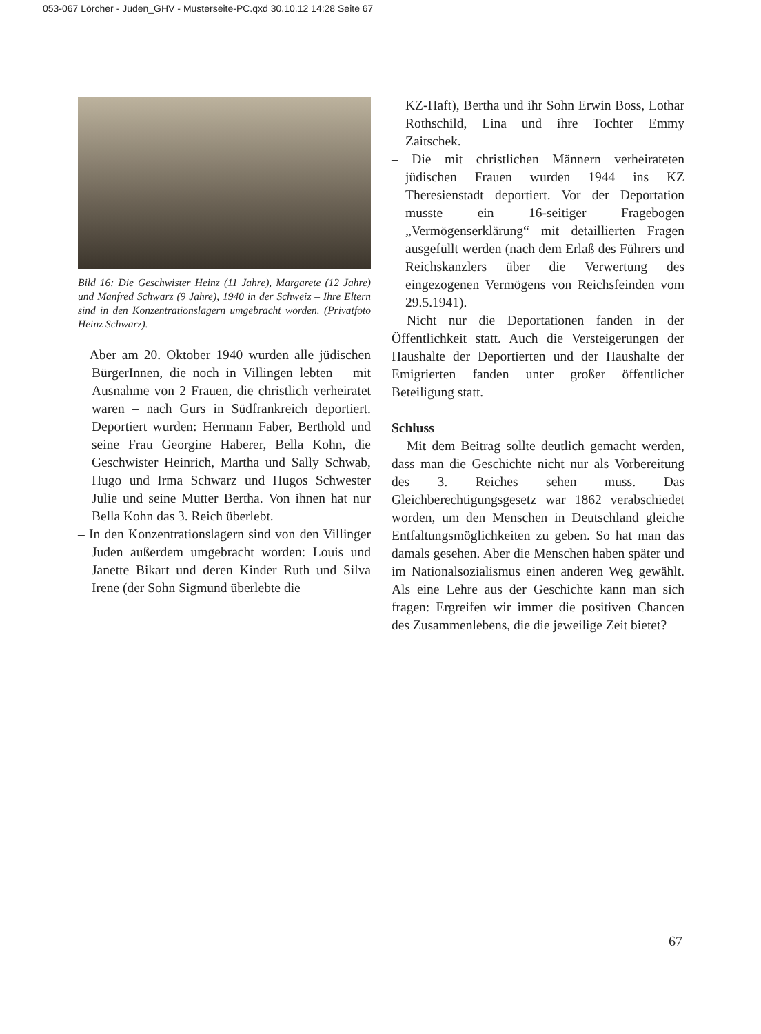053-067 Lörcher - Juden_GHV - Musterseite-PC.qxd 30.10.12 14:28 Seite 67
Bild 16: Die Geschwister Heinz (11 Jahre), Margarete (12 Jahre) und Manfred Schwarz (9 Jahre), 1940 in der Schweiz – Ihre Eltern sind in den Konzentrationslagern umgebracht worden. (Privatfoto Heinz Schwarz).
– Aber am 20. Oktober 1940 wurden alle jüdischen BürgerInnen, die noch in Villingen lebten – mit Ausnahme von 2 Frauen, die christlich verheiratet waren – nach Gurs in Südfrankreich deportiert. Deportiert wurden: Hermann Faber, Berthold und seine Frau Georgine Haberer, Bella Kohn, die Geschwister Heinrich, Martha und Sally Schwab, Hugo und Irma Schwarz und Hugos Schwester Julie und seine Mutter Bertha. Von ihnen hat nur Bella Kohn das 3. Reich überlebt.
– In den Konzentrationslagern sind von den Villinger Juden außerdem umgebracht worden: Louis und Janette Bikart und deren Kinder Ruth und Silva Irene (der Sohn Sigmund überlebte die
KZ-Haft), Bertha und ihr Sohn Erwin Boss, Lothar Rothschild, Lina und ihre Tochter Emmy Zaitschek.
– Die mit christlichen Männern verheirateten jüdischen Frauen wurden 1944 ins KZ Theresienstadt deportiert. Vor der Deportation musste ein 16-seitiger Fragebogen „Vermögenserklärung“ mit detaillierten Fragen ausgefüllt werden (nach dem Erlaß des Führers und Reichskanzlers über die Verwertung des eingezogenen Vermögens von Reichsfeinden vom 29.5.1941).
Nicht nur die Deportationen fanden in der Öffentlichkeit statt. Auch die Versteigerungen der Haushalte der Deportierten und der Haushalte der Emigrierten fanden unter großer öffentlicher Beteiligung statt.
Schluss
Mit dem Beitrag sollte deutlich gemacht werden, dass man die Geschichte nicht nur als Vorbereitung des 3. Reiches sehen muss. Das Gleichberechtigungsgesetz war 1862 verabschiedet worden, um den Menschen in Deutschland gleiche Entfaltungsmöglichkeiten zu geben. So hat man das damals gesehen. Aber die Menschen haben später und im Nationalsozialismus einen anderen Weg gewählt. Als eine Lehre aus der Geschichte kann man sich fragen: Ergreifen wir immer die positiven Chancen des Zusammenlebens, die die jeweilige Zeit bietet?
67